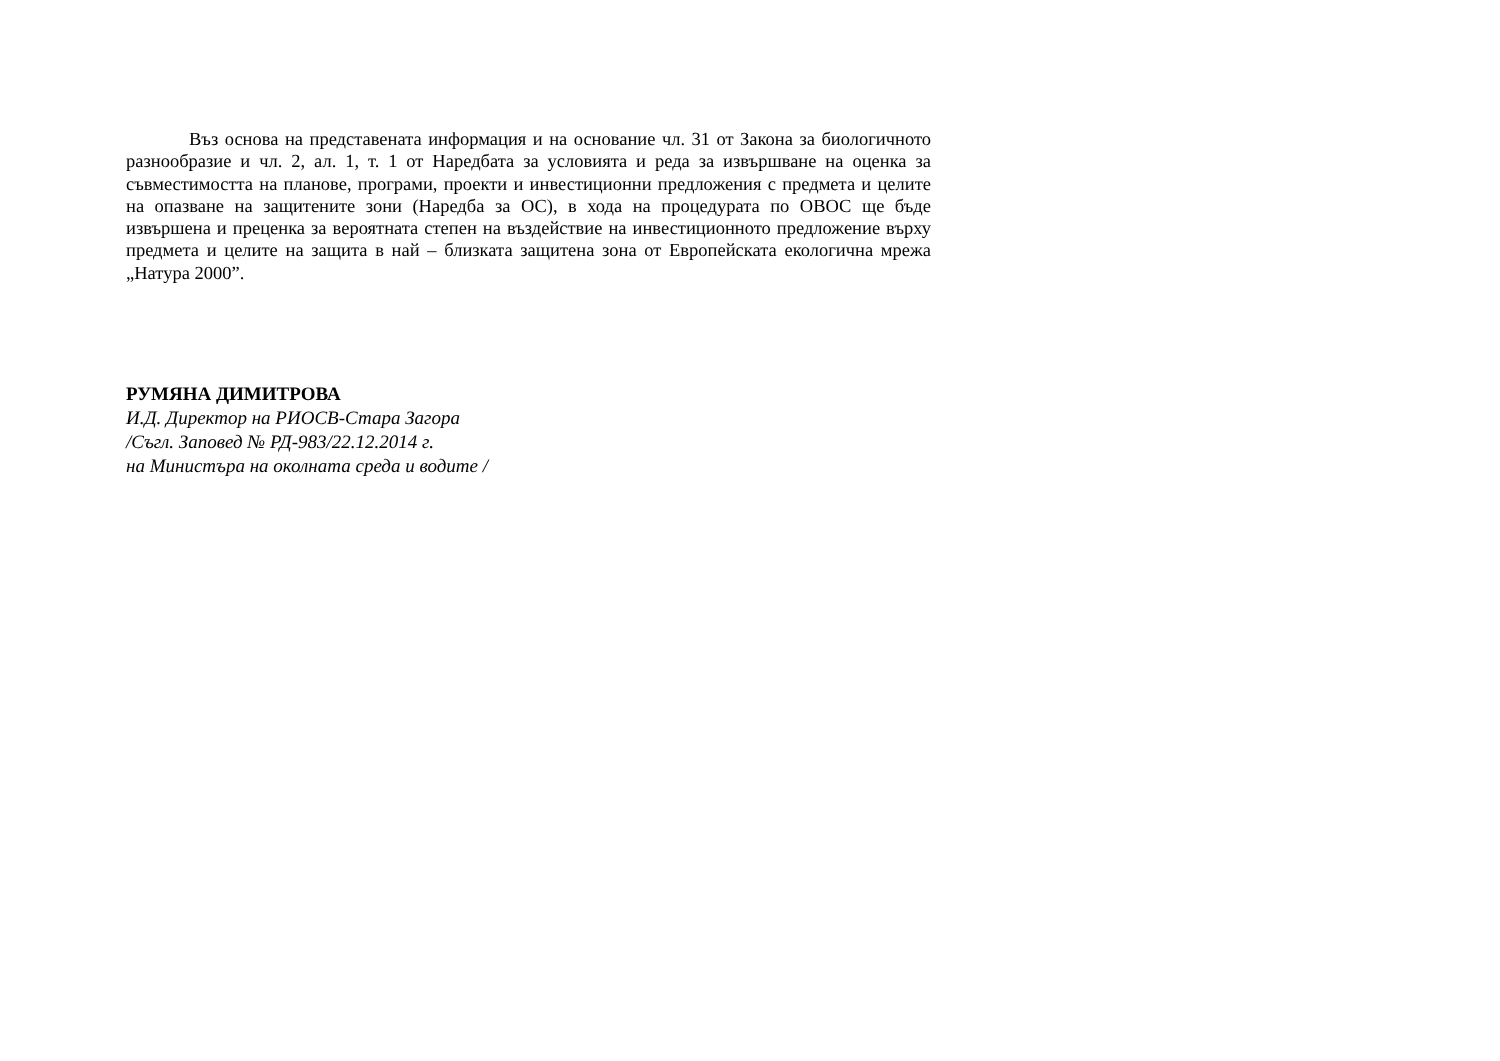Въз основа на представената информация и на основание чл. 31 от Закона за биологичното разнообразие и чл. 2, ал. 1, т. 1 от Наредбата за условията и реда за извършване на оценка за съвместимостта на планове, програми, проекти и инвестиционни предложения с предмета и целите на опазване на защитените зони (Наредба за ОС), в хода на процедурата по ОВОС ще бъде извършена и преценка за вероятната степен на въздействие на инвестиционното предложение върху предмета и целите на защита в най – близката защитена зона от Европейската екологична мрежа „Натура 2000”.
РУМЯНА ДИМИТРОВА
И.Д. Директор на РИОСВ-Стара Загора
/Съгл. Заповед № РД-983/22.12.2014 г.
на Министъра на околната среда и водите /